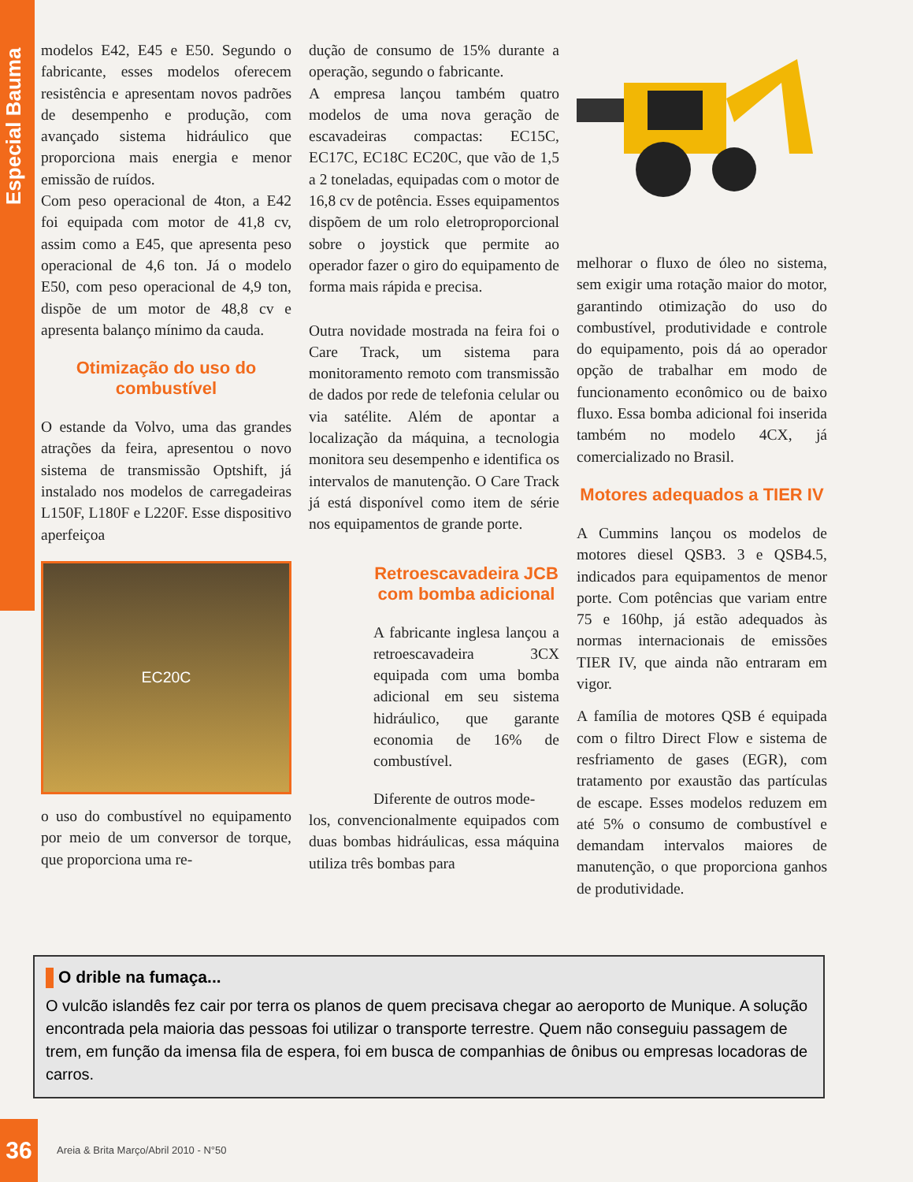Especial Bauma
modelos E42, E45 e E50. Segundo o fabricante, esses modelos oferecem resistência e apresentam novos padrões de desempenho e produção, com avançado sistema hidráulico que proporciona mais energia e menor emissão de ruídos.
Com peso operacional de 4ton, a E42 foi equipada com motor de 41,8 cv, assim como a E45, que apresenta peso operacional de 4,6 ton. Já o modelo E50, com peso operacional de 4,9 ton, dispõe de um motor de 48,8 cv e apresenta balanço mínimo da cauda.
Otimização do uso do combustível
O estande da Volvo, uma das grandes atrações da feira, apresentou o novo sistema de transmissão Optshift, já instalado nos modelos de carregadeiras L150F, L180F e L220F. Esse dispositivo aperfeiçoa
EC20C
o uso do combustível no equipamento por meio de um conversor de torque, que proporciona uma re-
dução de consumo de 15% durante a operação, segundo o fabricante.
A empresa lançou também quatro modelos de uma nova geração de escavadeiras compactas: EC15C, EC17C, EC18C EC20C, que vão de 1,5 a 2 toneladas, equipadas com o motor de 16,8 cv de potência. Esses equipamentos dispõem de um rolo eletroproporcional sobre o joystick que permite ao operador fazer o giro do equipamento de forma mais rápida e precisa.
Outra novidade mostrada na feira foi o Care Track, um sistema para monitoramento remoto com transmissão de dados por rede de telefonia celular ou via satélite. Além de apontar a localização da máquina, a tecnologia monitora seu desempenho e identifica os intervalos de manutenção. O Care Track já está disponível como item de série nos equipamentos de grande porte.
Retroescavadeira JCB com bomba adicional
A fabricante inglesa lançou a retroescavadeira 3CX equipada com uma bomba adicional em seu sistema hidráulico, que garante economia de 16% de combustível.
Diferente de outros mode-
los, convencionalmente equipados com duas bombas hidráulicas, essa máquina utiliza três bombas para
melhorar o fluxo de óleo no sistema, sem exigir uma rotação maior do motor, garantindo otimização do uso do combustível, produtividade e controle do equipamento, pois dá ao operador opção de trabalhar em modo de funcionamento econômico ou de baixo fluxo. Essa bomba adicional foi inserida também no modelo 4CX, já comercializado no Brasil.
Motores adequados a TIER IV
A Cummins lançou os modelos de motores diesel QSB3. 3 e QSB4.5, indicados para equipamentos de menor porte. Com potências que variam entre 75 e 160hp, já estão adequados às normas internacionais de emissões TIER IV, que ainda não entraram em vigor.
A família de motores QSB é equipada com o filtro Direct Flow e sistema de resfriamento de gases (EGR), com tratamento por exaustão das partículas de escape. Esses modelos reduzem em até 5% o consumo de combustível e demandam intervalos maiores de manutenção, o que proporciona ganhos de produtividade.
O drible na fumaça...
O vulcão islandês fez cair por terra os planos de quem precisava chegar ao aeroporto de Munique. A solução encontrada pela maioria das pessoas foi utilizar o transporte terrestre. Quem não conseguiu passagem de trem, em função da imensa fila de espera, foi em busca de companhias de ônibus ou empresas locadoras de carros.
36
Areia & Brita Março/Abril 2010 - N°50